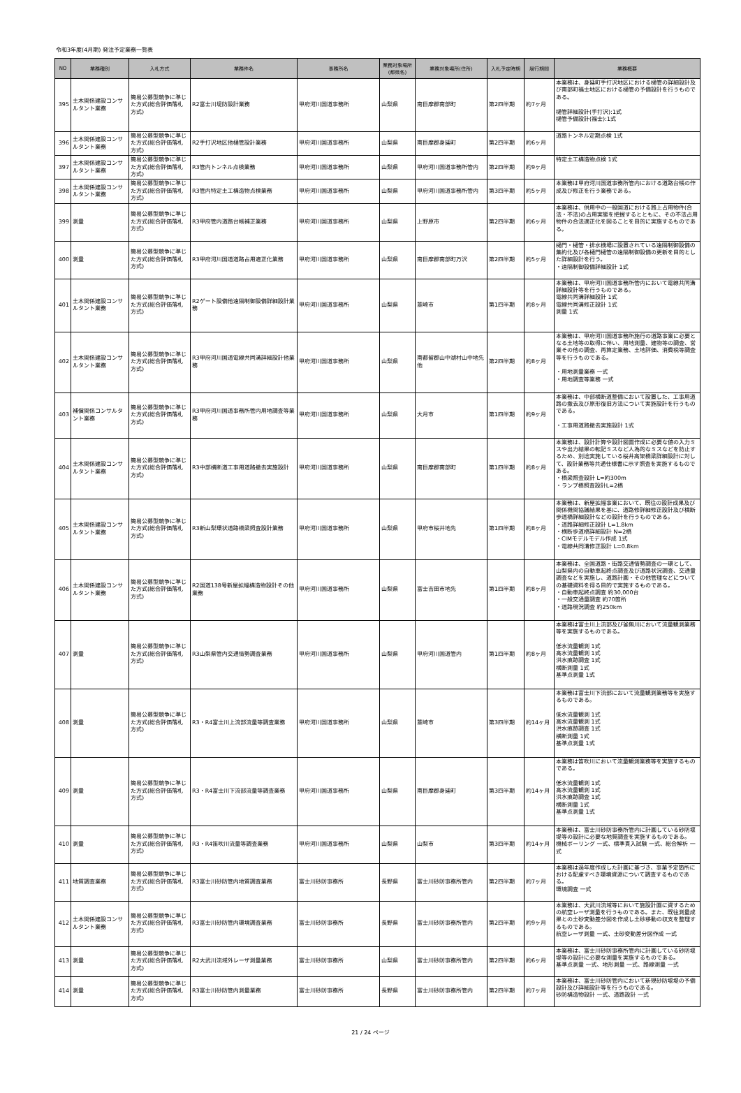令和3年度(4月期) 発注予定業務一覧表
| NO | 業務種別 | 入札方式 | 業務件名 | 事務所名 | 業務対象場所(都県名) | 業務対象場所(住所) | 入札予定時期 | 履行期間 | 業務概要 |
| --- | --- | --- | --- | --- | --- | --- | --- | --- | --- |
| 395 | 土木関係建設コンサルタント業務 | 簡易公募型競争に準じた方式(総合評価落札方式) | R2富士川堤防設計業務 | 甲府河川国道事務所 | 山梨県 | 南巨摩郡南部町 | 第2四半期 | 約7ヶ月 | 本業務は、身延町手打沢地区における樋管の詳細設計及び南部町福士地区における樋管の予備設計を行うものである。 樋管詳細設計(手打沢):1式 樋管予備設計(福士):1式 |
| 396 | 土木関係建設コンサルタント業務 | 簡易公募型競争に準じた方式(総合評価落札方式) | R2手打沢地区他樋管設計業務 | 甲府河川国道事務所 | 山梨県 | 南巨摩郡身延町 | 第2四半期 | 約6ヶ月 | 道路トンネル定期点検 1式 |
| 397 | 土木関係建設コンサルタント業務 | 簡易公募型競争に準じた方式(総合評価落札方式) | R3管内トンネル点検業務 | 甲府河川国道事務所 | 山梨県 | 甲府河川国道事務所管内 | 第2四半期 | 約9ヶ月 | 特定土工構造物点検 1式 |
| 398 | 土木関係建設コンサルタント業務 | 簡易公募型競争に準じた方式(総合評価落札方式) | R3管内特定土工構造物点検業務 | 甲府河川国道事務所 | 山梨県 | 甲府河川国道事務所管内 | 第3四半期 | 約5ヶ月 | 本業務は甲府河川国道事務所管内における道路台帳の作成及び修正を行う業務である。 |
| 399 | 測量 | 簡易公募型競争に準じた方式(総合評価落札方式) | R3甲府管内道路台帳補正業務 | 甲府河川国道事務所 | 山梨県 | 上野原市 | 第2四半期 | 約6ヶ月 | 本業務は、供用中の一般国道における路上占用物件(合法・不法)の占用実態を把握するとともに、その不法占用物件の合法適正化を図ることを目的に実施するものである。 |
| 400 | 測量 | 簡易公募型競争に準じた方式(総合評価落札方式) | R3甲府河川国道道路占用適正化業務 | 甲府河川国道事務所 | 山梨県 | 南巨摩郡南部町万沢 | 第2四半期 | 約5ヶ月 | 樋門・樋管・排水機場に設置されている遠隔制御設備の集約化及び各樋門樋管の遠隔制御設備の更新を目的とした詳細設計を行う。 ・遠隔制御設備詳細設計 1式 |
| 401 | 土木関係建設コンサルタント業務 | 簡易公募型競争に準じた方式(総合評価落札方式) | R2ゲート設備他遠隔制御設備詳細設計業務 | 甲府河川国道事務所 | 山梨県 | 韮崎市 | 第1四半期 | 約8ヶ月 | 本業務は、甲府河川国道事務所管内において電線共同溝詳細設計等を行うものである。 電線共同溝詳細設計 1式 電線共同溝修正設計 1式 測量 1式 |
| 402 | 土木関係建設コンサルタント業務 | 簡易公募型競争に準じた方式(総合評価落札方式) | R3甲府河川国道電線共同溝詳細設計他業務 | 甲府河川国道事務所 | 山梨県 | 南都留郡山中湖村山中地先他 | 第2四半期 | 約8ヶ月 | 本業務は、甲府河川国道事務所施行の道路事業に必要となる土地等の取得に伴い、用地測量、建物等の調査、営業その他の調査、再算定業務、土地評価、消費税等調査等を行うものである。 ・用地測量業務 一式 ・用地調査等業務 一式 |
| 403 | 補償関係コンサルタント業務 | 簡易公募型競争に準じた方式(総合評価落札方式) | R3甲府河川国道事務所管内用地調査等業務 | 甲府河川国道事務所 | 山梨県 | 大月市 | 第1四半期 | 約9ヶ月 | 本業務は、中部横断道整備において設置した、工事用道路の撤去及び原形復旧方法について実施設計を行うものである。 ・工事用道路撤去実施設計 1式 |
| 404 | 土木関係建設コンサルタント業務 | 簡易公募型競争に準じた方式(総合評価落札方式) | R3中部横断道工事用道路撤去実施設計 | 甲府河川国道事務所 | 山梨県 | 南巨摩郡南部町 | 第1四半期 | 約8ヶ月 | 本業務は、設計計算や設計図面作成に必要な値の入力ミスや出力結果の転記ミスなど人為的なミスなどを防止するため、別途実施している桜井高架橋梁詳細設計に対して、設計業務等共通仕様書に示す照査を実施するものである。 ・橋梁照査設計 L=約300m ・ランプ橋照査設計L=2橋 |
| 405 | 土木関係建設コンサルタント業務 | 簡易公募型競争に準じた方式(総合評価落札方式) | R3新山梨環状道路橋梁照査設計業務 | 甲府河川国道事務所 | 山梨県 | 甲府市桜井地先 | 第1四半期 | 約8ヶ月 | 本業務は、新屋拡幅事業において、既往の設計成果及び関係機関協議結果を基に、道路修詳細修正設計及び横断歩道橋詳細設計などの設計を行うものである。 ・道路詳細修正設計 L=1.8km ・横断歩道橋詳細設計 N=2橋 ・CIMモデルモデル作成 1式 ・電線共同溝修正設計 L=0.8km |
| 406 | 土木関係建設コンサルタント業務 | 簡易公募型競争に準じた方式(総合評価落札方式) | R2国道138号新屋拡幅構造物設計その他業務 | 甲府河川国道事務所 | 山梨県 | 富士吉田市地先 | 第1四半期 | 約8ヶ月 | 本業務は、全国道路・街路交通情勢調査の一環として、山梨県内の自動車起終点調査及び道路状況調査、交通量調査などを実施し、道路計画・その他管理などについての基礎資料を得る目的で実施するものである。 ・自動車起終点調査 約30,000台 ・一般交通量調査 約70箇所 ・道路現況調査 約250km |
| 407 | 測量 | 簡易公募型競争に準じた方式(総合評価落札方式) | R3山梨県管内交通情勢調査業務 | 甲府河川国道事務所 | 山梨県 | 甲府河川国道管内 | 第1四半期 | 約8ヶ月 | 本業務は富士川上流部及び釜無川において流量観測業務等を実施するものである。 低水流量観測 1式 高水流量観測 1式 洪水痕跡調査 1式 横断測量 1式 基準点測量 1式 |
| 408 | 測量 | 簡易公募型競争に準じた方式(総合評価落札方式) | R3・R4富士川上流部流量等調査業務 | 甲府河川国道事務所 | 山梨県 | 韮崎市 | 第3四半期 | 約14ヶ月 | 本業務は富士川下流部において流量観測業務等を実施するものである。 低水流量観測 1式 高水流量観測 1式 洪水痕跡調査 1式 横断測量 1式 基準点測量 1式 |
| 409 | 測量 | 簡易公募型競争に準じた方式(総合評価落札方式) | R3・R4富士川下流部流量等調査業務 | 甲府河川国道事務所 | 山梨県 | 南巨摩郡身延町 | 第3四半期 | 約14ヶ月 | 本業務は笛吹川において流量観測業務等を実施するものである。 低水流量観測 1式 高水流量観測 1式 洪水痕跡調査 1式 横断測量 1式 基準点測量 1式 |
| 410 | 測量 | 簡易公募型競争に準じた方式(総合評価落札方式) | R3・R4笛吹川流量等調査業務 | 甲府河川国道事務所 | 山梨県 | 山梨市 | 第3四半期 | 約14ヶ月 | 本業務は、富士川砂防事務所管内に計画している砂防堰堤等の設計に必要な地質調査を実施するものである。 機械ボーリング 一式、標準貫入試験 一式、総合解析 一式 |
| 411 | 地質調査業務 | 簡易公募型競争に準じた方式(総合評価落札方式) | R3富士川砂防管内地質調査業務 | 富士川砂防事務所 | 長野県 | 富士川砂防事務所管内 | 第2四半期 | 約7ヶ月 | 本業務は過年度作成した計画に基づき、事業予定箇所における配慮すべき環境資源について調査するものである。 環境調査 一式 |
| 412 | 土木関係建設コンサルタント業務 | 簡易公募型競争に準じた方式(総合評価落札方式) | R3富士川砂防管内環境調査業務 | 富士川砂防事務所 | 長野県 | 富士川砂防事務所管内 | 第2四半期 | 約9ヶ月 | 本業務は、大武川流域等において施設計画に資するための航空レーザ測量を行うものである。また、既往測量成果との土砂変動差分図を作成し土砂移動の収支を整理するものである。 航空レーザ測量 一式、土砂変動差分図作成 一式 |
| 413 | 測量 | 簡易公募型競争に準じた方式(総合評価落札方式) | R2大武川流域外レーザ測量業務 | 富士川砂防事務所 | 山梨県 | 富士川砂防事務所管内 | 第2四半期 | 約6ヶ月 | 本業務は、富士川砂防事務所管内に計画している砂防堰堤等の設計に必要な測量を実施するものである。 基準点測量 一式、地形測量 一式、路線測量 一式 |
| 414 | 測量 | 簡易公募型競争に準じた方式(総合評価落札方式) | R3富士川砂防管内測量業務 | 富士川砂防事務所 | 長野県 | 富士川砂防事務所管内 | 第2四半期 | 約7ヶ月 | 本業務は、富士川砂防管内において新規砂防堰堤の予備設計及び詳細設計等を行うものである。 砂防構造物設計 一式、道路設計 一式 |
21 / 24 ページ